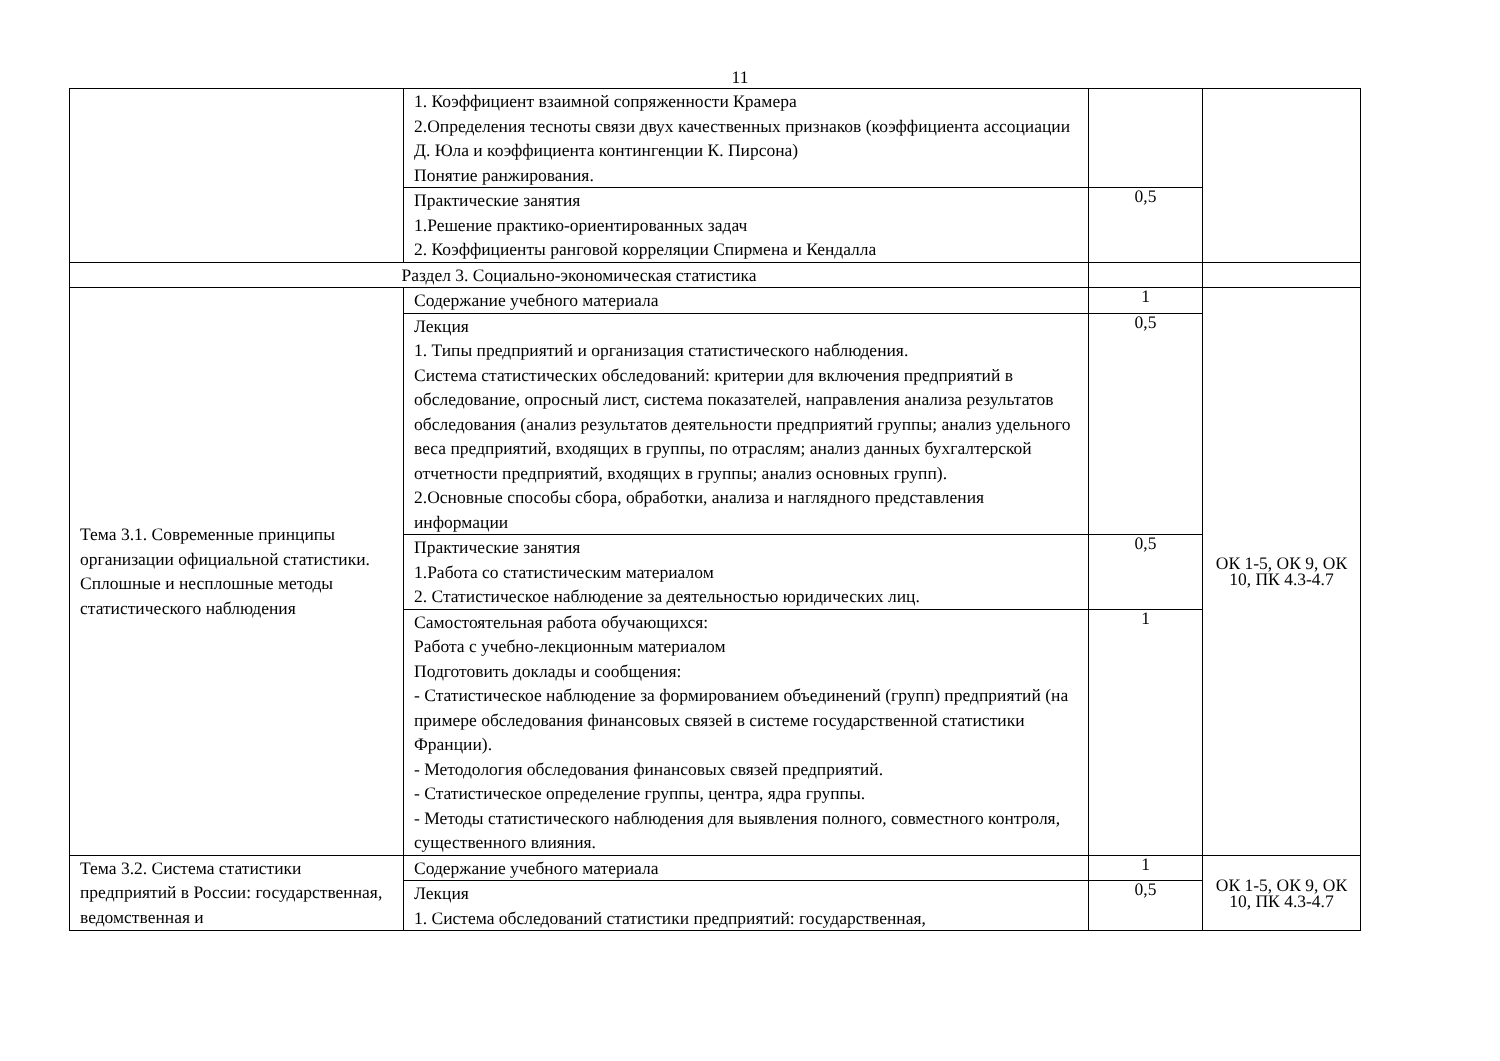11
| | 1. Коэффициент взаимной сопряженности Крамера 2.Определения тесноты связи двух качественных признаков (коэффициента ассоциации Д. Юла и коэффициента контингенции К. Пирсона) Понятие ранжирования. | | |
| | Практические занятия 1.Решение практико-ориентированных задач 2. Коэффициенты ранговой корреляции Спирмена и Кендалла | 0,5 | |
| Раздел 3. Социально-экономическая статистика | | | |
| Тема 3.1. Современные принципы организации официальной статистики. Сплошные и несплошные методы статистического наблюдения | Содержание учебного материала | 1 | ОК 1-5, ОК 9, ОК 10, ПК 4.3-4.7 |
| | Лекция 1. Типы предприятий и организация статистического наблюдения. Система статистических обследований: критерии для включения предприятий в обследование, опросный лист, система показателей, направления анализа результатов обследования (анализ результатов деятельности предприятий группы; анализ удельного веса предприятий, входящих в группы, по отраслям; анализ данных бухгалтерской отчетности предприятий, входящих в группы; анализ основных групп). 2.Основные способы сбора, обработки, анализа и наглядного представления информации | 0,5 | |
| | Практические занятия 1.Работа со статистическим материалом 2. Статистическое наблюдение за деятельностью юридических лиц. | 0,5 | |
| | Самостоятельная работа обучающихся: Работа с учебно-лекционным материалом Подготовить доклады и сообщения: - Статистическое наблюдение за формированием объединений (групп) предприятий (на примере обследования финансовых связей в системе государственной статистики Франции). - Методология обследования финансовых связей предприятий. - Статистическое определение группы, центра, ядра группы. - Методы статистического наблюдения для выявления полного, совместного контроля, существенного влияния. | 1 | |
| Тема 3.2. Система статистики предприятий в России: государственная, ведомственная и | Содержание учебного материала | 1 | ОК 1-5, ОК 9, ОК 10, ПК 4.3-4.7 |
| | Лекция 1. Система обследований статистики предприятий: государственная, | 0,5 | |